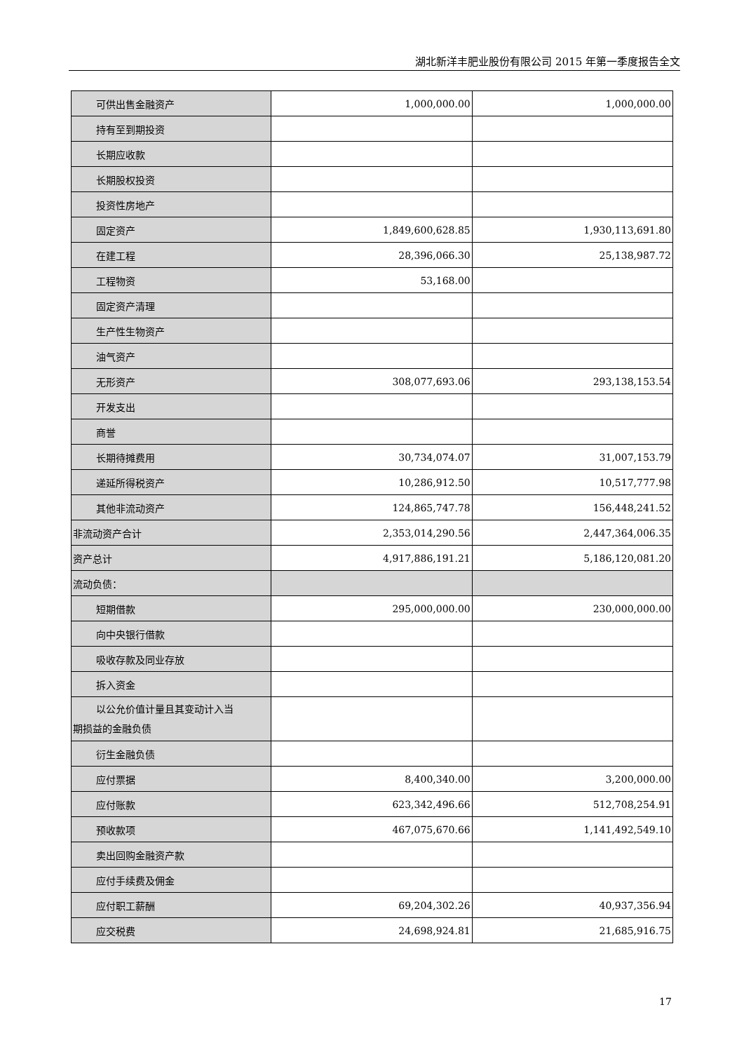湖北新洋丰肥业股份有限公司 2015 年第一季度报告全文
| 可供出售金融资产 | 1,000,000.00 | 1,000,000.00 |
| 持有至到期投资 | | |
| 长期应收款 | | |
| 长期股权投资 | | |
| 投资性房地产 | | |
| 固定资产 | 1,849,600,628.85 | 1,930,113,691.80 |
| 在建工程 | 28,396,066.30 | 25,138,987.72 |
| 工程物资 | 53,168.00 | |
| 固定资产清理 | | |
| 生产性生物资产 | | |
| 油气资产 | | |
| 无形资产 | 308,077,693.06 | 293,138,153.54 |
| 开发支出 | | |
| 商誉 | | |
| 长期待摊费用 | 30,734,074.07 | 31,007,153.79 |
| 递延所得税资产 | 10,286,912.50 | 10,517,777.98 |
| 其他非流动资产 | 124,865,747.78 | 156,448,241.52 |
| 非流动资产合计 | 2,353,014,290.56 | 2,447,364,006.35 |
| 资产总计 | 4,917,886,191.21 | 5,186,120,081.20 |
| 流动负债： | | |
| 短期借款 | 295,000,000.00 | 230,000,000.00 |
| 向中央银行借款 | | |
| 吸收存款及同业存放 | | |
| 拆入资金 | | |
| 以公允价值计量且其变动计入当 期损益的金融负债 | | |
| 衍生金融负债 | | |
| 应付票据 | 8,400,340.00 | 3,200,000.00 |
| 应付账款 | 623,342,496.66 | 512,708,254.91 |
| 预收款项 | 467,075,670.66 | 1,141,492,549.10 |
| 卖出回购金融资产款 | | |
| 应付手续费及佣金 | | |
| 应付职工薪酬 | 69,204,302.26 | 40,937,356.94 |
| 应交税费 | 24,698,924.81 | 21,685,916.75 |
17